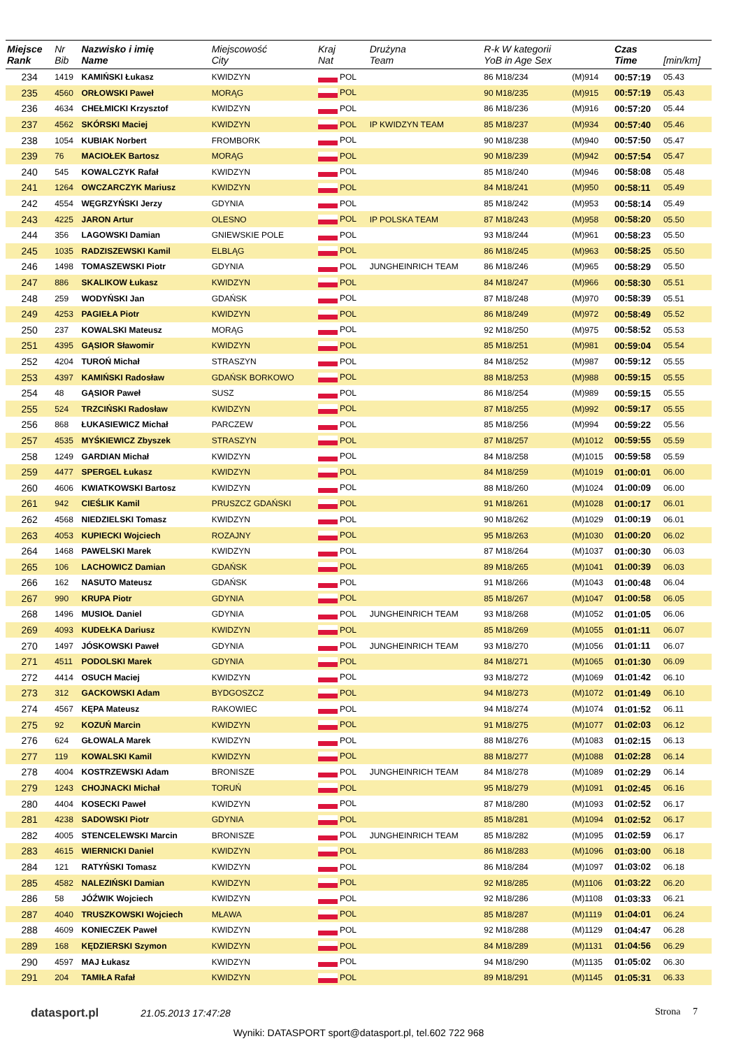| Miejsce Rank | Nr Bib | Nazwisko i imię Name | Miejscowość City | Kraj Nat | Drużyna Team | R-k W kategorii YoB in Age Sex | | Czas Time | [min/km] |
| --- | --- | --- | --- | --- | --- | --- | --- | --- | --- |
| 234 | 1419 | KAMIŃSKI Łukasz | KWIDZYN | POL | | 86 M18/234 | (M)914 | 00:57:19 | 05.43 |
| 235 | 4560 | ORŁOWSKI Paweł | MORĄG | POL | | 90 M18/235 | (M)915 | 00:57:19 | 05.43 |
| 236 | 4634 | CHEŁMICKI Krzysztof | KWIDZYN | POL | | 86 M18/236 | (M)916 | 00:57:20 | 05.44 |
| 237 | 4562 | SKÓRSKI Maciej | KWIDZYN | POL | IP KWIDZYN TEAM | 85 M18/237 | (M)934 | 00:57:40 | 05.46 |
| 238 | 1054 | KUBIAK Norbert | FROMBORK | POL | | 90 M18/238 | (M)940 | 00:57:50 | 05.47 |
| 239 | 76 | MACIOŁEK Bartosz | MORĄG | POL | | 90 M18/239 | (M)942 | 00:57:54 | 05.47 |
| 240 | 545 | KOWALCZYK Rafał | KWIDZYN | POL | | 85 M18/240 | (M)946 | 00:58:08 | 05.48 |
| 241 | 1264 | OWCZARCZYK Mariusz | KWIDZYN | POL | | 84 M18/241 | (M)950 | 00:58:11 | 05.49 |
| 242 | 4554 | WĘGRZYŃSKI Jerzy | GDYNIA | POL | | 85 M18/242 | (M)953 | 00:58:14 | 05.49 |
| 243 | 4225 | JARON Artur | OLESNO | POL | IP POLSKA TEAM | 87 M18/243 | (M)958 | 00:58:20 | 05.50 |
| 244 | 356 | LAGOWSKI Damian | GNIEWSKIE POLE | POL | | 93 M18/244 | (M)961 | 00:58:23 | 05.50 |
| 245 | 1035 | RADZISZEWSKI Kamil | ELBLĄG | POL | | 86 M18/245 | (M)963 | 00:58:25 | 05.50 |
| 246 | 1498 | TOMASZEWSKI Piotr | GDYNIA | POL | JUNGHEINRICH TEAM | 86 M18/246 | (M)965 | 00:58:29 | 05.50 |
| 247 | 886 | SKALIKOW Łukasz | KWIDZYN | POL | | 84 M18/247 | (M)966 | 00:58:30 | 05.51 |
| 248 | 259 | WODYŃSKI Jan | GDAŃSK | POL | | 87 M18/248 | (M)970 | 00:58:39 | 05.51 |
| 249 | 4253 | PAGIEŁA Piotr | KWIDZYN | POL | | 86 M18/249 | (M)972 | 00:58:49 | 05.52 |
| 250 | 237 | KOWALSKI Mateusz | MORĄG | POL | | 92 M18/250 | (M)975 | 00:58:52 | 05.53 |
| 251 | 4395 | GĄSIOR Sławomir | KWIDZYN | POL | | 85 M18/251 | (M)981 | 00:59:04 | 05.54 |
| 252 | 4204 | TUROŃ Michał | STRASZYN | POL | | 84 M18/252 | (M)987 | 00:59:12 | 05.55 |
| 253 | 4397 | KAMIŃSKI Radosław | GDAŃSK BORKOWO | POL | | 88 M18/253 | (M)988 | 00:59:15 | 05.55 |
| 254 | 48 | GĄSIOR Paweł | SUSZ | POL | | 86 M18/254 | (M)989 | 00:59:15 | 05.55 |
| 255 | 524 | TRZCIŃSKI Radosław | KWIDZYN | POL | | 87 M18/255 | (M)992 | 00:59:17 | 05.55 |
| 256 | 868 | ŁUKASIEWICZ Michał | PARCZEW | POL | | 85 M18/256 | (M)994 | 00:59:22 | 05.56 |
| 257 | 4535 | MYŚKIEWICZ Zbyszek | STRASZYN | POL | | 87 M18/257 | (M)1012 | 00:59:55 | 05.59 |
| 258 | 1249 | GARDIAN Michał | KWIDZYN | POL | | 84 M18/258 | (M)1015 | 00:59:58 | 05.59 |
| 259 | 4477 | SPERGEL Łukasz | KWIDZYN | POL | | 84 M18/259 | (M)1019 | 01:00:01 | 06.00 |
| 260 | 4606 | KWIATKOWSKI Bartosz | KWIDZYN | POL | | 88 M18/260 | (M)1024 | 01:00:09 | 06.00 |
| 261 | 942 | CIEŚLIK Kamil | PRUSZCZ GDAŃSKI | POL | | 91 M18/261 | (M)1028 | 01:00:17 | 06.01 |
| 262 | 4568 | NIEDZIELSKI Tomasz | KWIDZYN | POL | | 90 M18/262 | (M)1029 | 01:00:19 | 06.01 |
| 263 | 4053 | KUPIECKI Wojciech | ROZAJNY | POL | | 95 M18/263 | (M)1030 | 01:00:20 | 06.02 |
| 264 | 1468 | PAWELSKI Marek | KWIDZYN | POL | | 87 M18/264 | (M)1037 | 01:00:30 | 06.03 |
| 265 | 106 | LACHOWICZ Damian | GDAŃSK | POL | | 89 M18/265 | (M)1041 | 01:00:39 | 06.03 |
| 266 | 162 | NASUTO Mateusz | GDAŃSK | POL | | 91 M18/266 | (M)1043 | 01:00:48 | 06.04 |
| 267 | 990 | KRUPA Piotr | GDYNIA | POL | | 85 M18/267 | (M)1047 | 01:00:58 | 06.05 |
| 268 | 1496 | MUSIOŁ Daniel | GDYNIA | POL | JUNGHEINRICH TEAM | 93 M18/268 | (M)1052 | 01:01:05 | 06.06 |
| 269 | 4093 | KUDEŁKA Dariusz | KWIDZYN | POL | | 85 M18/269 | (M)1055 | 01:01:11 | 06.07 |
| 270 | 1497 | JÓSKOWSKI Paweł | GDYNIA | POL | JUNGHEINRICH TEAM | 93 M18/270 | (M)1056 | 01:01:11 | 06.07 |
| 271 | 4511 | PODOLSKI Marek | GDYNIA | POL | | 84 M18/271 | (M)1065 | 01:01:30 | 06.09 |
| 272 | 4414 | OSUCH Maciej | KWIDZYN | POL | | 93 M18/272 | (M)1069 | 01:01:42 | 06.10 |
| 273 | 312 | GACKOWSKI Adam | BYDGOSZCZ | POL | | 94 M18/273 | (M)1072 | 01:01:49 | 06.10 |
| 274 | 4567 | KĘPA Mateusz | RAKOWIEC | POL | | 94 M18/274 | (M)1074 | 01:01:52 | 06.11 |
| 275 | 92 | KOZUŃ Marcin | KWIDZYN | POL | | 91 M18/275 | (M)1077 | 01:02:03 | 06.12 |
| 276 | 624 | GŁOWALA Marek | KWIDZYN | POL | | 88 M18/276 | (M)1083 | 01:02:15 | 06.13 |
| 277 | 119 | KOWALSKI Kamil | KWIDZYN | POL | | 88 M18/277 | (M)1088 | 01:02:28 | 06.14 |
| 278 | 4004 | KOSTRZEWSKI Adam | BRONISZE | POL | JUNGHEINRICH TEAM | 84 M18/278 | (M)1089 | 01:02:29 | 06.14 |
| 279 | 1243 | CHOJNACKI Michał | TORUŃ | POL | | 95 M18/279 | (M)1091 | 01:02:45 | 06.16 |
| 280 | 4404 | KOSECKI Paweł | KWIDZYN | POL | | 87 M18/280 | (M)1093 | 01:02:52 | 06.17 |
| 281 | 4238 | SADOWSKI Piotr | GDYNIA | POL | | 85 M18/281 | (M)1094 | 01:02:52 | 06.17 |
| 282 | 4005 | STENCELEWSKI Marcin | BRONISZE | POL | JUNGHEINRICH TEAM | 85 M18/282 | (M)1095 | 01:02:59 | 06.17 |
| 283 | 4615 | WIERNICKI Daniel | KWIDZYN | POL | | 86 M18/283 | (M)1096 | 01:03:00 | 06.18 |
| 284 | 121 | RATYŃSKI Tomasz | KWIDZYN | POL | | 86 M18/284 | (M)1097 | 01:03:02 | 06.18 |
| 285 | 4582 | NALEZIŃSKI Damian | KWIDZYN | POL | | 92 M18/285 | (M)1106 | 01:03:22 | 06.20 |
| 286 | 58 | JÓŹWIK Wojciech | KWIDZYN | POL | | 92 M18/286 | (M)1108 | 01:03:33 | 06.21 |
| 287 | 4040 | TRUSZKOWSKI Wojciech | MŁAWA | POL | | 85 M18/287 | (M)1119 | 01:04:01 | 06.24 |
| 288 | 4609 | KONIECZEK Paweł | KWIDZYN | POL | | 92 M18/288 | (M)1129 | 01:04:47 | 06.28 |
| 289 | 168 | KĘDZIERSKI Szymon | KWIDZYN | POL | | 84 M18/289 | (M)1131 | 01:04:56 | 06.29 |
| 290 | 4597 | MAJ Łukasz | KWIDZYN | POL | | 94 M18/290 | (M)1135 | 01:05:02 | 06.30 |
| 291 | 204 | TAMIŁA Rafał | KWIDZYN | POL | | 89 M18/291 | (M)1145 | 01:05:31 | 06.33 |
datasport.pl 21.05.2013 17:47:28
Strona 7
Wyniki: DATASPORT sport@datasport.pl, tel.602 722 968